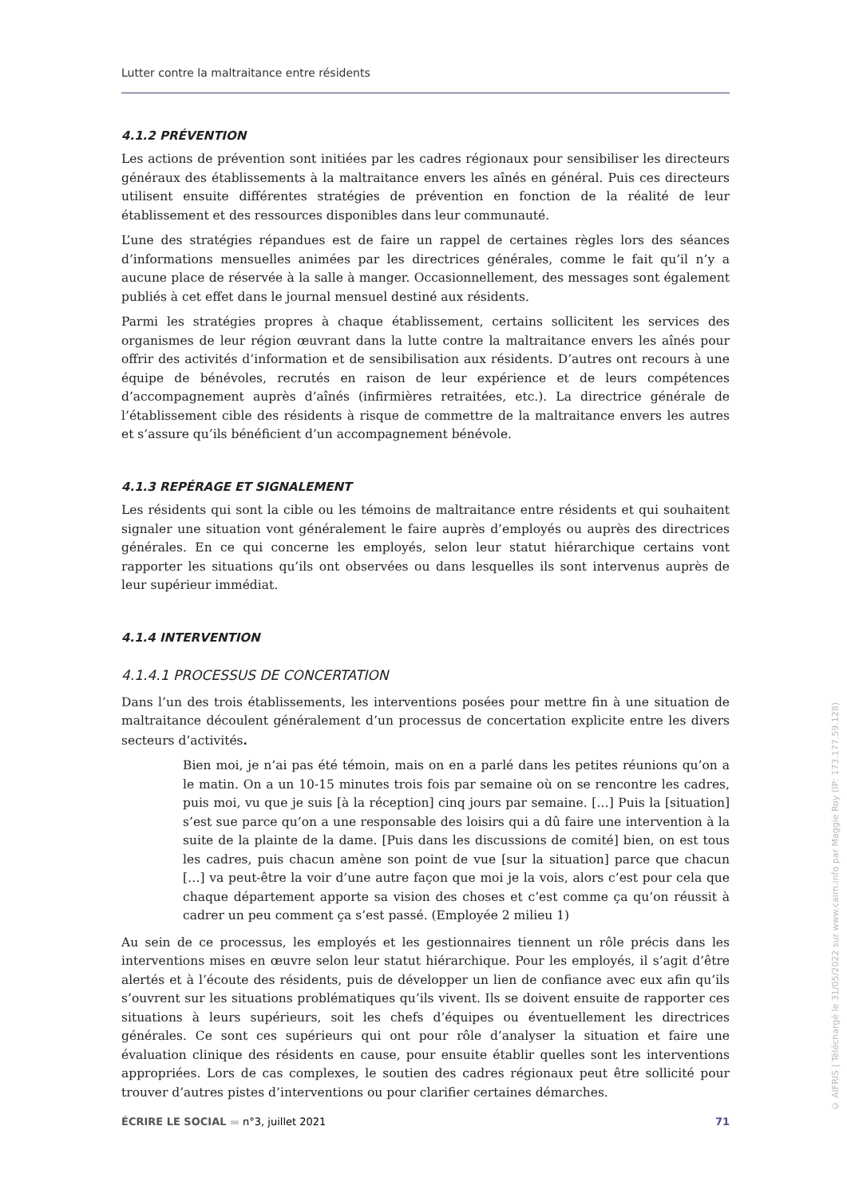Lutter contre la maltraitance entre résidents
4.1.2 PRÉVENTION
Les actions de prévention sont initiées par les cadres régionaux pour sensibiliser les directeurs généraux des établissements à la maltraitance envers les aînés en général. Puis ces directeurs utilisent ensuite différentes stratégies de prévention en fonction de la réalité de leur établissement et des ressources disponibles dans leur communauté.
L’une des stratégies répandues est de faire un rappel de certaines règles lors des séances d’informations mensuelles animées par les directrices générales, comme le fait qu’il n’y a aucune place de réservée à la salle à manger. Occasionnellement, des messages sont également publiés à cet effet dans le journal mensuel destiné aux résidents.
Parmi les stratégies propres à chaque établissement, certains sollicitent les services des organismes de leur région œuvrant dans la lutte contre la maltraitance envers les aînés pour offrir des activités d’information et de sensibilisation aux résidents. D’autres ont recours à une équipe de bénévoles, recrutés en raison de leur expérience et de leurs compétences d’accompagnement auprès d’aînés (infirmières retraitées, etc.). La directrice générale de l’établissement cible des résidents à risque de commettre de la maltraitance envers les autres et s’assure qu’ils bénéficient d’un accompagnement bénévole.
4.1.3 REPÉRAGE ET SIGNALEMENT
Les résidents qui sont la cible ou les témoins de maltraitance entre résidents et qui souhaitent signaler une situation vont généralement le faire auprès d’employés ou auprès des directrices générales. En ce qui concerne les employés, selon leur statut hiérarchique certains vont rapporter les situations qu’ils ont observées ou dans lesquelles ils sont intervenus auprès de leur supérieur immédiat.
4.1.4 INTERVENTION
4.1.4.1 PROCESSUS DE CONCERTATION
Dans l’un des trois établissements, les interventions posées pour mettre fin à une situation de maltraitance découlent généralement d’un processus de concertation explicite entre les divers secteurs d’activités.
Bien moi, je n’ai pas été témoin, mais on en a parlé dans les petites réunions qu’on a le matin. On a un 10-15 minutes trois fois par semaine où on se rencontre les cadres, puis moi, vu que je suis [à la réception] cinq jours par semaine. […] Puis la [situation] s’est sue parce qu’on a une responsable des loisirs qui a dû faire une intervention à la suite de la plainte de la dame. [Puis dans les discussions de comité] bien, on est tous les cadres, puis chacun amène son point de vue [sur la situation] parce que chacun […] va peut-être la voir d’une autre façon que moi je la vois, alors c’est pour cela que chaque département apporte sa vision des choses et c’est comme ça qu’on réussit à cadrer un peu comment ça s’est passé. (Employée 2 milieu 1)
Au sein de ce processus, les employés et les gestionnaires tiennent un rôle précis dans les interventions mises en œuvre selon leur statut hiérarchique. Pour les employés, il s’agit d’être alertés et à l’écoute des résidents, puis de développer un lien de confiance avec eux afin qu’ils s’ouvrent sur les situations problématiques qu’ils vivent. Ils se doivent ensuite de rapporter ces situations à leurs supérieurs, soit les chefs d’équipes ou éventuellement les directrices générales. Ce sont ces supérieurs qui ont pour rôle d’analyser la situation et faire une évaluation clinique des résidents en cause, pour ensuite établir quelles sont les interventions appropriées. Lors de cas complexes, le soutien des cadres régionaux peut être sollicité pour trouver d’autres pistes d’interventions ou pour clarifier certaines démarches.
ÉCRIRE LE SOCIAL ▬ n°3, juillet 2021 71
© AIFRIS | Téléchargé le 31/05/2022 sur www.cairn.info par Maggie Roy (IP: 173.177.59.128)